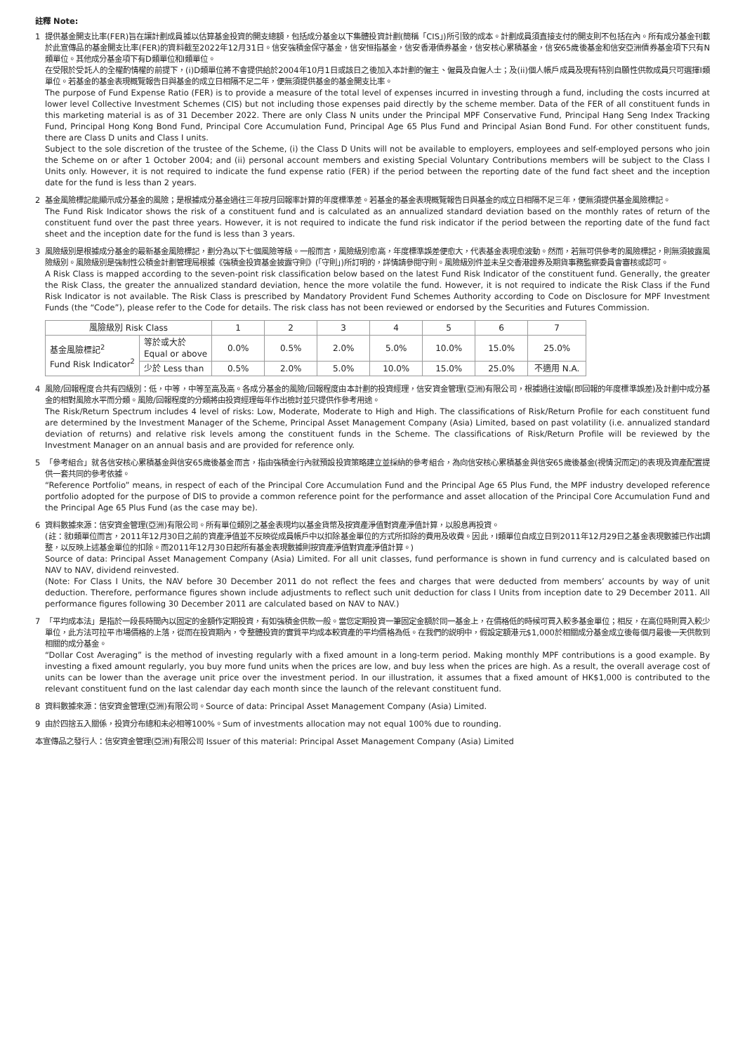註釋 Note:
1 提供基金開支比率(FER)旨在讓計劃成員據以估算基金投資的開支總額，包括成分基金以下集體投資計劃(簡稱「CIS」)所引致的成本。計劃成員須直接支付的開支則不包括在內。所有成分基金刊載於此宣傳品的基金開支比率(FER)的資料截至2022年12月31日。信安強積金保守基金，信安恒指基金，信安香港債券基金，信安核心累積基金，信安65歲後基金和信安亞洲債券基金項下只有N類單位。其他成分基金項下有D類單位和I類單位。
在受限於受託人的全權酌情權的前提下，(i)D類單位將不會提供給於2004年10月1日或該日之後加入本計劃的僱主、僱員及自僱人士；及(ii)個人帳戶成員及現有特別自願性供款成員只可選擇I類單位。若基金的基金表現概覽報告日與基金的成立日相隔不足二年，便無須提供基金的基金開支比率。
The purpose of Fund Expense Ratio (FER) is to provide a measure of the total level of expenses incurred in investing through a fund, including the costs incurred at lower level Collective Investment Schemes (CIS) but not including those expenses paid directly by the scheme member. Data of the FER of all constituent funds in this marketing material is as of 31 December 2022. There are only Class N units under the Principal MPF Conservative Fund, Principal Hang Seng Index Tracking Fund, Principal Hong Kong Bond Fund, Principal Core Accumulation Fund, Principal Age 65 Plus Fund and Principal Asian Bond Fund. For other constituent funds, there are Class D units and Class I units.
Subject to the sole discretion of the trustee of the Scheme, (i) the Class D Units will not be available to employers, employees and self-employed persons who join the Scheme on or after 1 October 2004; and (ii) personal account members and existing Special Voluntary Contributions members will be subject to the Class I Units only. However, it is not required to indicate the fund expense ratio (FER) if the period between the reporting date of the fund fact sheet and the inception date for the fund is less than 2 years.
2 基金風險標記能顯示成分基金的風險；是根據成分基金過往三年按月回報率計算的年度標準差。若基金的基金表現概覽報告日與基金的成立日相隔不足三年，便無須提供基金風險標記。
The Fund Risk Indicator shows the risk of a constituent fund and is calculated as an annualized standard deviation based on the monthly rates of return of the constituent fund over the past three years. However, it is not required to indicate the fund risk indicator if the period between the reporting date of the fund fact sheet and the inception date for the fund is less than 3 years.
3 風險級別是根據成分基金的最新基金風險標記，劃分為以下七個風險等級。一般而言，風險級別愈高，年度標準誤差便愈大，代表基金表現愈波動。然而，若無可供參考的風險標記，則無須披露風險級別。風險級別是強制性公積金計劃管理局根據《強積金投資基金披露守則》(「守則」)所訂明的，詳情請參閱守則。風險級別件並未呈交香港證券及期貨事務監察委員會審核或認可。
A Risk Class is mapped according to the seven-point risk classification below based on the latest Fund Risk Indicator of the constituent fund. Generally, the greater the Risk Class, the greater the annualized standard deviation, hence the more volatile the fund. However, it is not required to indicate the Risk Class if the Fund Risk Indicator is not available. The Risk Class is prescribed by Mandatory Provident Fund Schemes Authority according to Code on Disclosure for MPF Investment Funds (the “Code”), please refer to the Code for details. The risk class has not been reviewed or endorsed by the Securities and Futures Commission.
| 風險級別 Risk Class | | 1 | 2 | 3 | 4 | 5 | 6 | 7 |
| 基金風險標記<sup>2</sup> Fund Risk Indicator<sup>2</sup> | 等於或大於 Equal or above | 0.0% | 0.5% | 2.0% | 5.0% | 10.0% | 15.0% | 25.0% |
| | 少於 Less than | 0.5% | 2.0% | 5.0% | 10.0% | 15.0% | 25.0% | 不適用 N.A. |
4 風險/回報程度合共有四級別：低，中等，中等至高及高。各成分基金的風險/回報程度由本計劃的投資經理，信安資金管理(亞洲)有限公司，根據過往波幅(即回報的年度標準誤差)及計劃中成分基金的相對風險水平而分類。風險/回報程度的分類將由投資經理每年作出檢討並只提供作參考用途。
The Risk/Return Spectrum includes 4 level of risks: Low, Moderate, Moderate to High and High. The classifications of Risk/Return Profile for each constituent fund are determined by the Investment Manager of the Scheme, Principal Asset Management Company (Asia) Limited, based on past volatility (i.e. annualized standard deviation of returns) and relative risk levels among the constituent funds in the Scheme. The classifications of Risk/Return Profile will be reviewed by the Investment Manager on an annual basis and are provided for reference only.
5 「參考組合」就各信安核心累積基金與信安65歲後基金而言，指由強積金行內就預設投資策略建立並採納的參考組合，為向信安核心累積基金與信安65歲後基金(視情況而定)的表現及資產配置提供一套共同的參考依據。
“Reference Portfolio” means, in respect of each of the Principal Core Accumulation Fund and the Principal Age 65 Plus Fund, the MPF industry developed reference portfolio adopted for the purpose of DIS to provide a common reference point for the performance and asset allocation of the Principal Core Accumulation Fund and the Principal Age 65 Plus Fund (as the case may be).
6 資料數據來源：信安資金管理(亞洲)有限公司。所有單位類別之基金表現均以基金貨幣及按資產淨值對資產淨值計算，以股息再投資。
(註：就I類單位而言，2011年12月30日之前的資產淨值並不反映從成員帳戶中以扣除基金單位的方式所扣除的費用及收費。因此，I類單位自成立日到2011年12月29日之基金表現數據已作出調整，以反映上述基金單位的扣除。而2011年12月30日起所有基金表現數據則按資產淨值對資產淨值計算。)
Source of data: Principal Asset Management Company (Asia) Limited. For all unit classes, fund performance is shown in fund currency and is calculated based on NAV to NAV, dividend reinvested.
(Note: For Class I Units, the NAV before 30 December 2011 do not reflect the fees and charges that were deducted from members’ accounts by way of unit deduction. Therefore, performance figures shown include adjustments to reflect such unit deduction for class I Units from inception date to 29 December 2011. All performance figures following 30 December 2011 are calculated based on NAV to NAV.)
7 「平均成本法」是指於一段長時間內以固定的金額作定期投資，有如強積金供款一般。當您定期投資一筆固定金額於同一基金上，在價格低的時候可買入較多基金單位；相反，在高位時則買入較少單位，此方法可拉平市場價格的上落，從而在投資期內，令整體投資的實質平均成本較資產的平均價格為低。在我們的説明中，假設定額港元$1,000於相關成分基金成立後每個月最後一天供款到相關的成分基金。
“Dollar Cost Averaging” is the method of investing regularly with a fixed amount in a long-term period. Making monthly MPF contributions is a good example. By investing a fixed amount regularly, you buy more fund units when the prices are low, and buy less when the prices are high. As a result, the overall average cost of units can be lower than the average unit price over the investment period. In our illustration, it assumes that a fixed amount of HK$1,000 is contributed to the relevant constituent fund on the last calendar day each month since the launch of the relevant constituent fund.
8 資料數據來源：信安資金管理(亞洲)有限公司。Source of data: Principal Asset Management Company (Asia) Limited.
9 由於四捨五入關係，投資分布總和未必相等100%。Sum of investments allocation may not equal 100% due to rounding.
本宣傳品之發行人：信安資金管理(亞洲)有限公司 Issuer of this material: Principal Asset Management Company (Asia) Limited